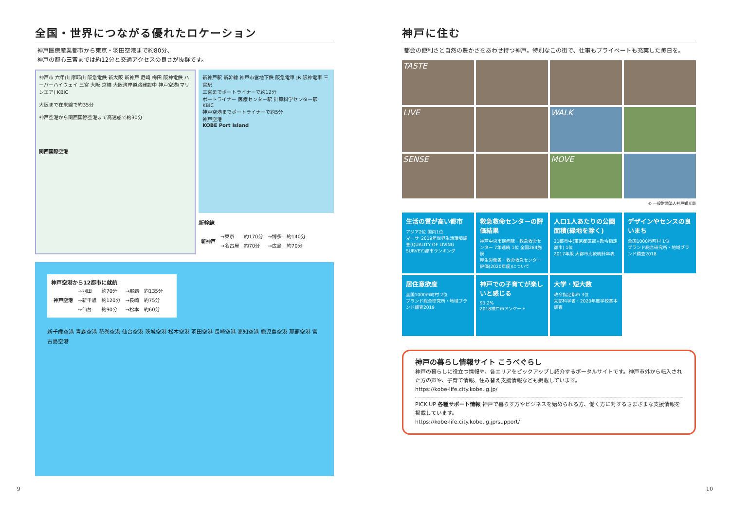全国・世界につながる優れたロケーション
神戸医療産業都市から東京・羽田空港まで約80分、
神戸の都心三宮までは約12分と交通アクセスの良さが抜群です。
神戸市 六甲山 摩耶山 阪急電鉄 新大阪 新神戸 尼崎 梅田 阪神電鉄 ハーバーハイウェイ 三宮 大阪 京橋 大阪湾岸道路建設中 神戸空港(マリンエア) KBIC
大阪まで在来線で約35分
神戸空港から関西国際空港まで高速船で約30分
関西国際空港
新神戸駅 新幹線 神戸市営地下鉄 阪急電車 JR 阪神電車 三宮駅
三宮までポートライナーで約12分
ポートライナー 医療センター駅 計算科学センター駅 KBIC
神戸空港までポートライナーで約5分
神戸空港
KOBE Port Island
新幹線
| 新神戸 | →東京 | 約170分 | →博多 | 約140分 |
| | →名古屋 | 約70分 | →広島 | 約70分 |
神戸空港から12都市に就航
| 神戸空港 | →羽田 | 約70分 | →那覇 | 約135分 |
| | →新千歳 | 約120分 | →長崎 | 約75分 |
| | →仙台 | 約90分 | →松本 | 約60分 |
新千歳空港 青森空港 花巻空港 仙台空港 茨城空港 松本空港 羽田空港 長崎空港 高知空港 鹿児島空港 那覇空港 宮古島空港
神戸に住む
都会の便利さと自然の豊かさをあわせ持つ神戸。特別なこの街で、仕事もプライベートも充実した毎日を。
TASTE
LIVE
WALK
SENSE
MOVE
© 一般財団法人神戸観光局
生活の質が高い都市
アジア2位 国内1位
マーサ･2019年世界生活環境調査(QUALITY OF LIVING SURVEY)都市ランキング
救急救命センターの評価結果
神戸中央市民病院・救急救命センター 7年連続 1位 全国284施設
厚生労働省・救命救急センター評価(2020年度)について
人口1人あたりの公園面積(緑地を除く)
21都市中(東京都区部+政令指定都市) 1位
2017年版 大都市比較統計年表
デザインやセンスの良いまち
全国1000市町村 1位
ブランド総合研究所・地域ブランド調査2018
居住意欲度
全国1000市町村 2位
ブランド総合研究所・地域ブランド調査2019
神戸での子育てが楽しいと感じる
93.2%
2018神戸市アンケート
大学・短大数
政令指定都市 3位
文部科学省・2020年度学校基本調査
神戸の暮らし情報サイト こうべぐらし
神戸の暮らしに役立つ情報や、各エリアをピックアップし紹介するポータルサイトです。神戸市外から転入された方の声や、子育て情報、住み替え支援情報なども掲載しています。
https://kobe-life.city.kobe.lg.jp/
PICK UP 各種サポート情報 神戸で暮らす方やビジネスを始められる方、働く方に対するさまざまな支援情報を掲載しています。
https://kobe-life.city.kobe.lg.jp/support/
9 10